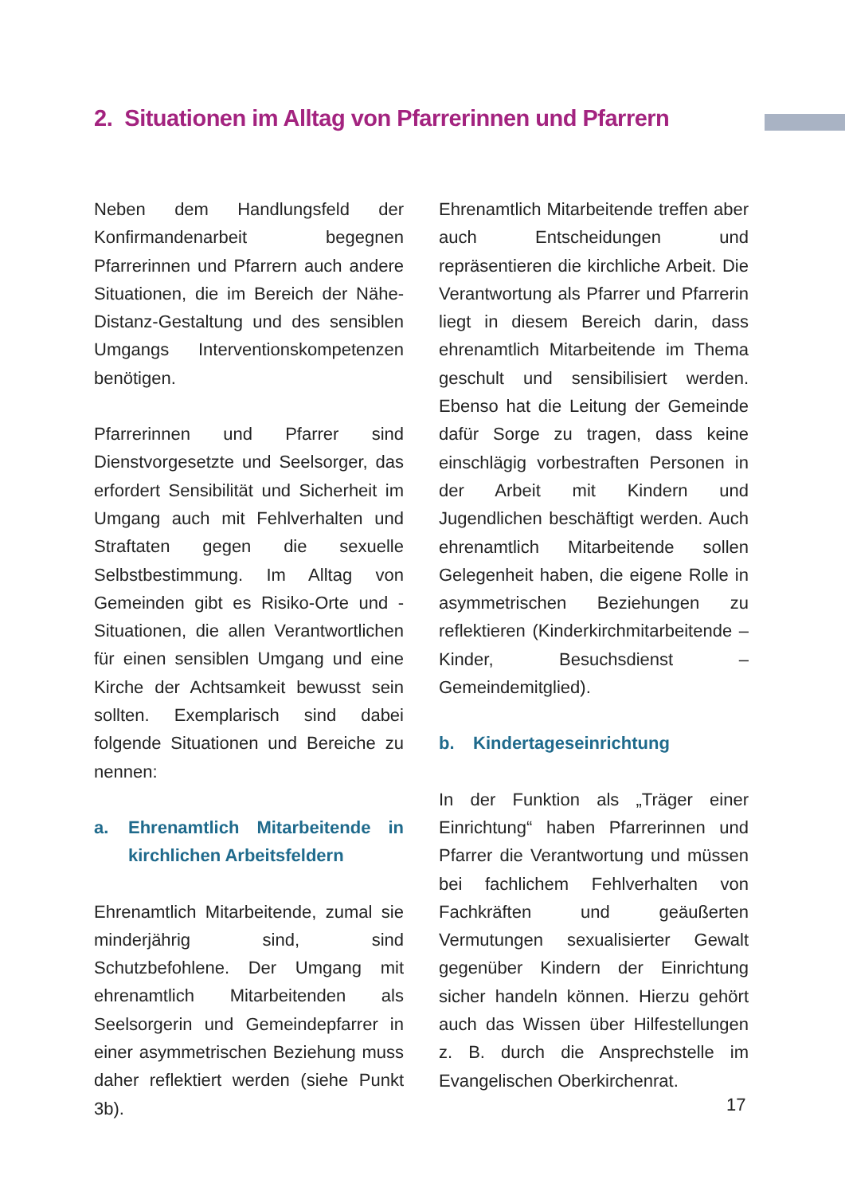2. Situationen im Alltag von Pfarrerinnen und Pfarrern
Neben dem Handlungsfeld der Konfirmandenarbeit begegnen Pfarrerinnen und Pfarrern auch andere Situationen, die im Bereich der Nähe-Distanz-Gestaltung und des sensiblen Umgangs Interventionskompetenzen benötigen.
Pfarrerinnen und Pfarrer sind Dienstvorgesetzte und Seelsorger, das erfordert Sensibilität und Sicherheit im Umgang auch mit Fehlverhalten und Straftaten gegen die sexuelle Selbstbestimmung. Im Alltag von Gemeinden gibt es Risiko-Orte und -Situationen, die allen Verantwortlichen für einen sensiblen Umgang und eine Kirche der Achtsamkeit bewusst sein sollten. Exemplarisch sind dabei folgende Situationen und Bereiche zu nennen:
a. Ehrenamtlich Mitarbeitende in kirchlichen Arbeitsfeldern
Ehrenamtlich Mitarbeitende, zumal sie minderjährig sind, sind Schutzbefohlene. Der Umgang mit ehrenamtlich Mitarbeitenden als Seelsorgerin und Gemeindepfarrer in einer asymmetrischen Beziehung muss daher reflektiert werden (siehe Punkt 3b).
Ehrenamtlich Mitarbeitende treffen aber auch Entscheidungen und repräsentieren die kirchliche Arbeit. Die Verantwortung als Pfarrer und Pfarrerin liegt in diesem Bereich darin, dass ehrenamtlich Mitarbeitende im Thema geschult und sensibilisiert werden. Ebenso hat die Leitung der Gemeinde dafür Sorge zu tragen, dass keine einschlägig vorbestraften Personen in der Arbeit mit Kindern und Jugendlichen beschäftigt werden. Auch ehrenamtlich Mitarbeitende sollen Gelegenheit haben, die eigene Rolle in asymmetrischen Beziehungen zu reflektieren (Kinderkirchmitarbeitende – Kinder, Besuchsdienst – Gemeindemitglied).
b. Kindertageseinrichtung
In der Funktion als „Träger einer Einrichtung“ haben Pfarrerinnen und Pfarrer die Verantwortung und müssen bei fachlichem Fehlverhalten von Fachkräften und geäußerten Vermutungen sexualisierter Gewalt gegenüber Kindern der Einrichtung sicher handeln können. Hierzu gehört auch das Wissen über Hilfestellungen z. B. durch die Ansprechstelle im Evangelischen Oberkirchenrat.
17